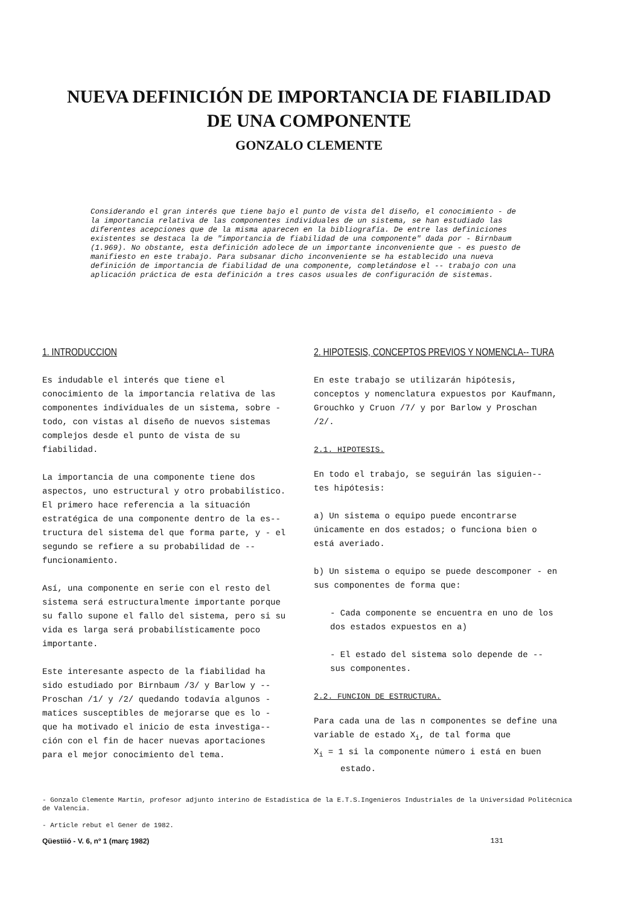NUEVA DEFINICIÓN DE IMPORTANCIA DE FIABILIDAD
DE UNA COMPONENTE
GONZALO CLEMENTE
Considerando el gran interés que tiene bajo el punto de vista del diseño, el conocimiento - de la importancia relativa de las componentes individuales de un sistema, se han estudiado las diferentes acepciones que de la misma aparecen en la bibliografía. De entre las definiciones existentes se destaca la de "importancia de fiabilidad de una componente" dada por - Birnbaum (1.969). No obstante, esta definición adolece de un importante inconveniente que - es puesto de manifiesto en este trabajo. Para subsanar dicho inconveniente se ha establecido una nueva definición de importancia de fiabilidad de una componente, completándose el -- trabajo con una aplicación práctica de esta definición a tres casos usuales de configuración de sistemas.
1. INTRODUCCION
Es indudable el interés que tiene el conocimiento de la importancia relativa de las componentes individuales de un sistema, sobre - todo, con vistas al diseño de nuevos sistemas complejos desde el punto de vista de su fiabilidad.
La importancia de una componente tiene dos aspectos, uno estructural y otro probabilístico. El primero hace referencia a la situación estratégica de una componente dentro de la es-- tructura del sistema del que forma parte, y - el segundo se refiere a su probabilidad de -- funcionamiento.
Así, una componente en serie con el resto del sistema será estructuralmente importante porque su fallo supone el fallo del sistema, pero si su vida es larga será probabilísticamente poco importante.
Este interesante aspecto de la fiabilidad ha sido estudiado por Birnbaum /3/ y Barlow y -- Proschan /1/ y /2/ quedando todavía algunos - matices susceptibles de mejorarse que es lo - que ha motivado el inicio de esta investiga-- ción con el fin de hacer nuevas aportaciones para el mejor conocimiento del tema.
2. HIPOTESIS, CONCEPTOS PREVIOS Y NOMENCLA-- TURA
En este trabajo se utilizarán hipótesis, conceptos y nomenclatura expuestos por Kaufmann, Grouchko y Cruon /7/ y por Barlow y Proschan /2/.
2.1. HIPOTESIS.
En todo el trabajo, se seguirán las siguien-- tes hipótesis:
a) Un sistema o equipo puede encontrarse únicamente en dos estados; o funciona bien o está averiado.
b) Un sistema o equipo se puede descomponer - en sus componentes de forma que:
- Cada componente se encuentra en uno de los dos estados expuestos en a)
- El estado del sistema solo depende de -- sus componentes.
2.2. FUNCION DE ESTRUCTURA.
Para cada una de las n componentes se define una variable de estado X<sub>i</sub>, de tal forma que
X<sub>i</sub> = 1 si la componente número i está en buen
estado.
- Gonzalo Clemente Martín, profesor adjunto interino de Estadística de la E.T.S.Ingenieros Industriales de la Universidad Politécnica de Valencia.
- Article rebut el Gener de 1982.
Qüestiió - V. 6, nº 1 (març 1982) 131